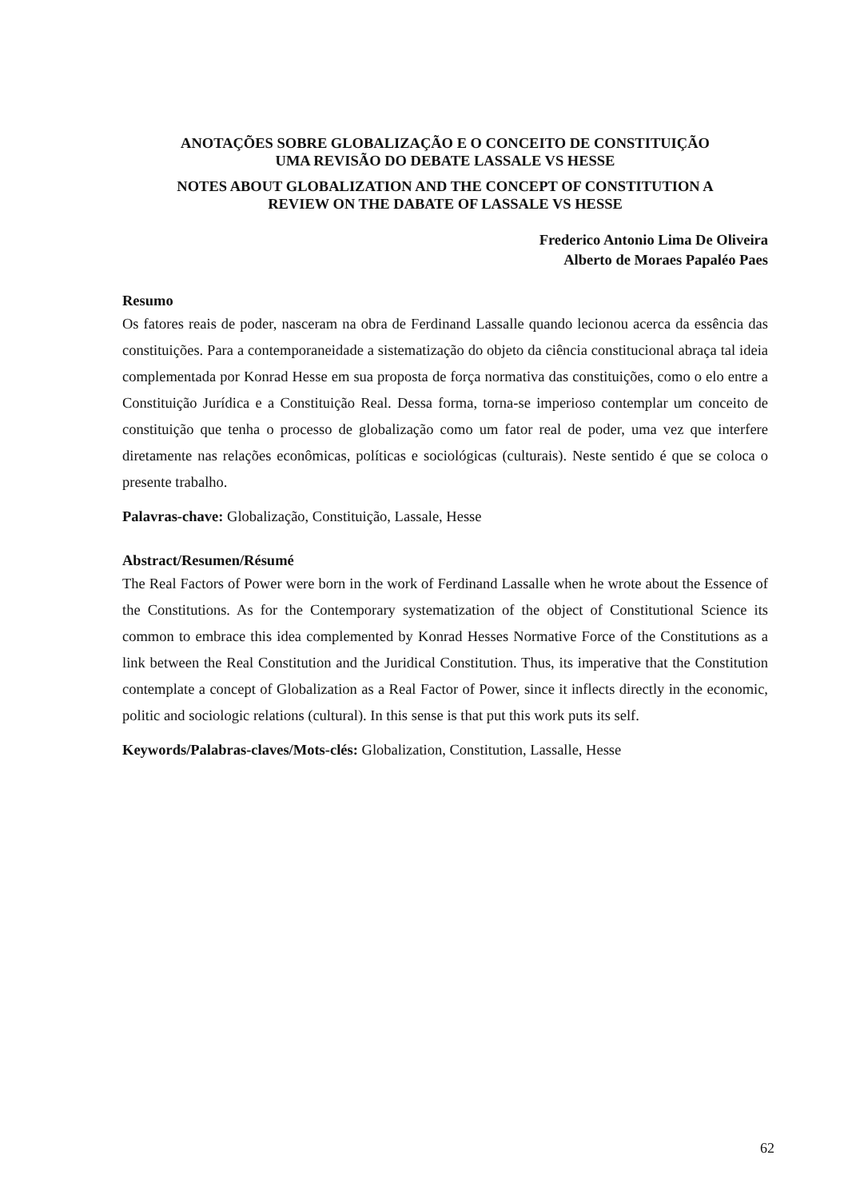ANOTAÇÕES SOBRE GLOBALIZAÇÃO E O CONCEITO DE CONSTITUIÇÃO
UMA REVISÃO DO DEBATE LASSALE VS HESSE
NOTES ABOUT GLOBALIZATION AND THE CONCEPT OF CONSTITUTION A
REVIEW ON THE DABATE OF LASSALE VS HESSE
Frederico Antonio Lima De Oliveira
Alberto de Moraes Papaléo Paes
Resumo
Os fatores reais de poder, nasceram na obra de Ferdinand Lassalle quando lecionou acerca da essência das constituições. Para a contemporaneidade a sistematização do objeto da ciência constitucional abraça tal ideia complementada por Konrad Hesse em sua proposta de força normativa das constituições, como o elo entre a Constituição Jurídica e a Constituição Real. Dessa forma, torna-se imperioso contemplar um conceito de constituição que tenha o processo de globalização como um fator real de poder, uma vez que interfere diretamente nas relações econômicas, políticas e sociológicas (culturais). Neste sentido é que se coloca o presente trabalho.
Palavras-chave: Globalização, Constituição, Lassale, Hesse
Abstract/Resumen/Résumé
The Real Factors of Power were born in the work of Ferdinand Lassalle when he wrote about the Essence of the Constitutions. As for the Contemporary systematization of the object of Constitutional Science its common to embrace this idea complemented by Konrad Hesses Normative Force of the Constitutions as a link between the Real Constitution and the Juridical Constitution. Thus, its imperative that the Constitution contemplate a concept of Globalization as a Real Factor of Power, since it inflects directly in the economic, politic and sociologic relations (cultural). In this sense is that put this work puts its self.
Keywords/Palabras-claves/Mots-clés: Globalization, Constitution, Lassalle, Hesse
62